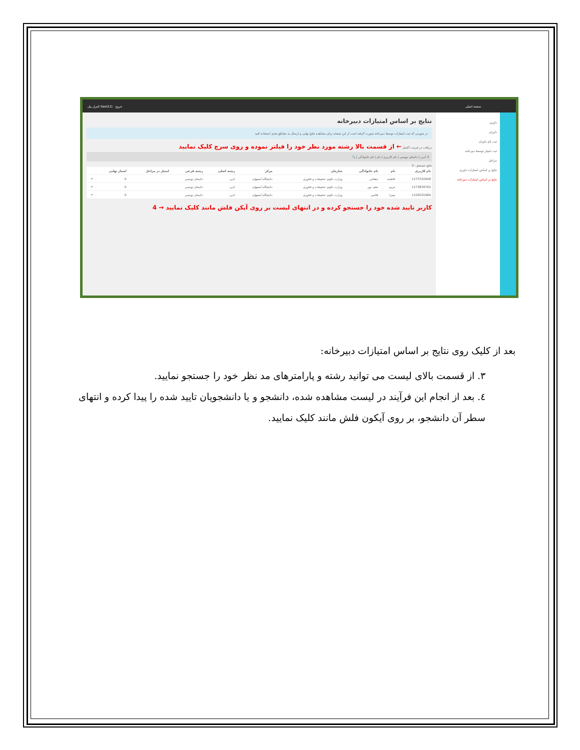صفحه اصلی خروج (test12) کنترل پنل
داوری
داوران
ثبت نام داوران
ثبت امتیاز توسط دبیرخانه
مراحل
نتایج بر اساس امتیازات داوری
نتایج بر اساس امتیازات دبیرخانه
نتایج بر اساس امتیازات دبیرخانه
در صورتی که ثبت امتیازات توسط دبیرخانه صورت گرفته است از این صفحه برای مشاهده نتایج نهایی و ارسال به مقاطع بعدی استفاده کنید
دریافت در فرمت اکسل ← از قسمت بالا رشته مورد نظر خود را فیلتر نموده و روی سرچ کلیک نمایید
3 ادبی | داستان نویسی | نام کاربری | نام | نام خانوادگی | 🔍
نتایج جستجو : 3
| نام کاربری | نام | نام خانوادگی | سازمان | مرکز | رشته اصلی | رشته فرعی | امتیاز در مراحل | امتیاز نهایی | |
| --- | --- | --- | --- | --- | --- | --- | --- | --- | --- |
| 1273702948 | فاطمه | دهقانی | وزارت علوم، تحقیقات و فناوری | دانشگاه اصفهان | ادبی | داستان نویسی | | 0 | ↶ |
| 1273839765 | مریم | نجف پور | وزارت علوم، تحقیقات و فناوری | دانشگاه اصفهان | ادبی | داستان نویسی | | 0 | ↶ |
| 1220031984 | میترا | قائمی | وزارت علوم، تحقیقات و فناوری | دانشگاه اصفهان | ادبی | داستان نویسی | | 0 | ↶ |
کاربر تایید شده خود را جستجو کرده و در انتهای لیست بر روی آیکن فلش مانند کلیک نمایید → 4
بعد از کلیک روی نتایج بر اساس امتیازات دبیرخانه:
۳. از قسمت بالای لیست می توانید رشته و پارامترهای مد نظر خود را جستجو نمایید.
٤. بعد از انجام این فرآیند در لیست مشاهده شده، دانشجو و یا دانشجویان تایید شده را پیدا کرده و انتهای سطر آن دانشجو، بر روی آیکون فلش مانند کلیک نمایید.